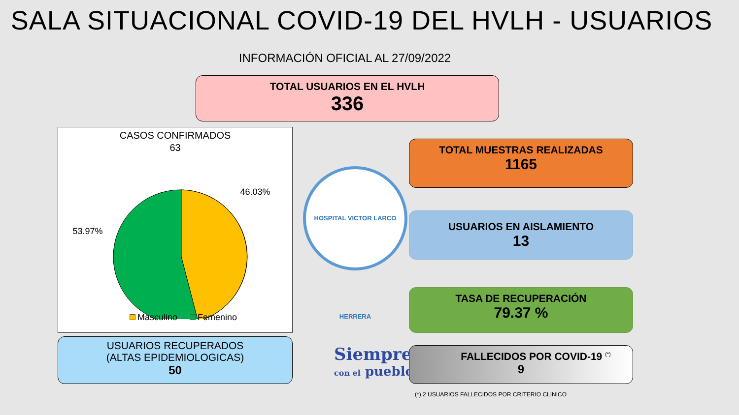SALA SITUACIONAL COVID-19 DEL HVLH - USUARIOS
INFORMACIÓN OFICIAL AL 27/09/2022
TOTAL USUARIOS EN EL HVLH
336
CASOS CONFIRMADOS
63
46.03%
53.97%
Masculino Femenino
HOSPITAL VICTOR LARCO HERRERA
TOTAL MUESTRAS REALIZADAS
1165
USUARIOS EN AISLAMIENTO
13
TASA DE RECUPERACIÓN
79.37 %
USUARIOS RECUPERADOS
(ALTAS EPIDEMIOLOGICAS)
50
Siempre
con el pueblo
FALLECIDOS POR COVID-19 <sup>(*)</sup>
9
(*) 2 USUARIOS FALLECIDOS POR CRITERIO CLINICO